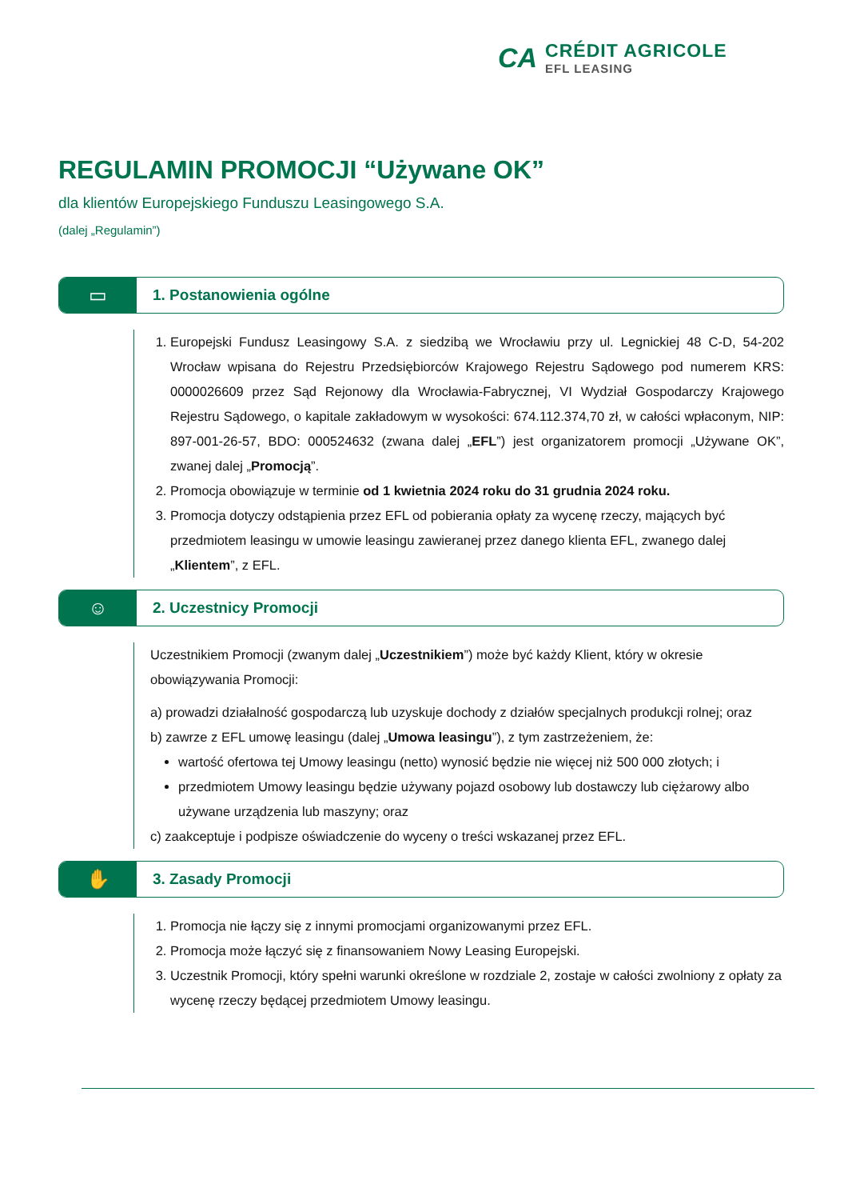CA
CRÉDIT AGRICOLE
EFL LEASING
REGULAMIN PROMOCJI “Używane OK”
dla klientów Europejskiego Funduszu Leasingowego S.A.
(dalej „Regulamin”)
▭
1. Postanowienia ogólne
1. Europejski Fundusz Leasingowy S.A. z siedzibą we Wrocławiu przy ul. Legnickiej 48 C-D, 54-202 Wrocław wpisana do Rejestru Przedsiębiorców Krajowego Rejestru Sądowego pod numerem KRS: 0000026609 przez Sąd Rejonowy dla Wrocławia-Fabrycznej, VI Wydział Gospodarczy Krajowego Rejestru Sądowego, o kapitale zakładowym w wysokości: 674.112.374,70 zł, w całości wpłaconym, NIP: 897-001-26-57, BDO: 000524632 (zwana dalej „EFL”) jest organizatorem promocji „Używane OK”, zwanej dalej „Promocją”.
2. Promocja obowiązuje w terminie od 1 kwietnia 2024 roku do 31 grudnia 2024 roku.
3. Promocja dotyczy odstąpienia przez EFL od pobierania opłaty za wycenę rzeczy, mających być przedmiotem leasingu w umowie leasingu zawieranej przez danego klienta EFL, zwanego dalej „Klientem”, z EFL.
☺
2. Uczestnicy Promocji
Uczestnikiem Promocji (zwanym dalej „Uczestnikiem”) może być każdy Klient, który w okresie obowiązywania Promocji:
a) prowadzi działalność gospodarczą lub uzyskuje dochody z działów specjalnych produkcji rolnej; oraz
b) zawrze z EFL umowę leasingu (dalej „Umowa leasingu”), z tym zastrzeżeniem, że:
wartość ofertowa tej Umowy leasingu (netto) wynosić będzie nie więcej niż 500 000 złotych; i
przedmiotem Umowy leasingu będzie używany pojazd osobowy lub dostawczy lub ciężarowy albo używane urządzenia lub maszyny; oraz
c) zaakceptuje i podpisze oświadczenie do wyceny o treści wskazanej przez EFL.
✋
3. Zasady Promocji
1. Promocja nie łączy się z innymi promocjami organizowanymi przez EFL.
2. Promocja może łączyć się z finansowaniem Nowy Leasing Europejski.
3. Uczestnik Promocji, który spełni warunki określone w rozdziale 2, zostaje w całości zwolniony z opłaty za wycenę rzeczy będącej przedmiotem Umowy leasingu.